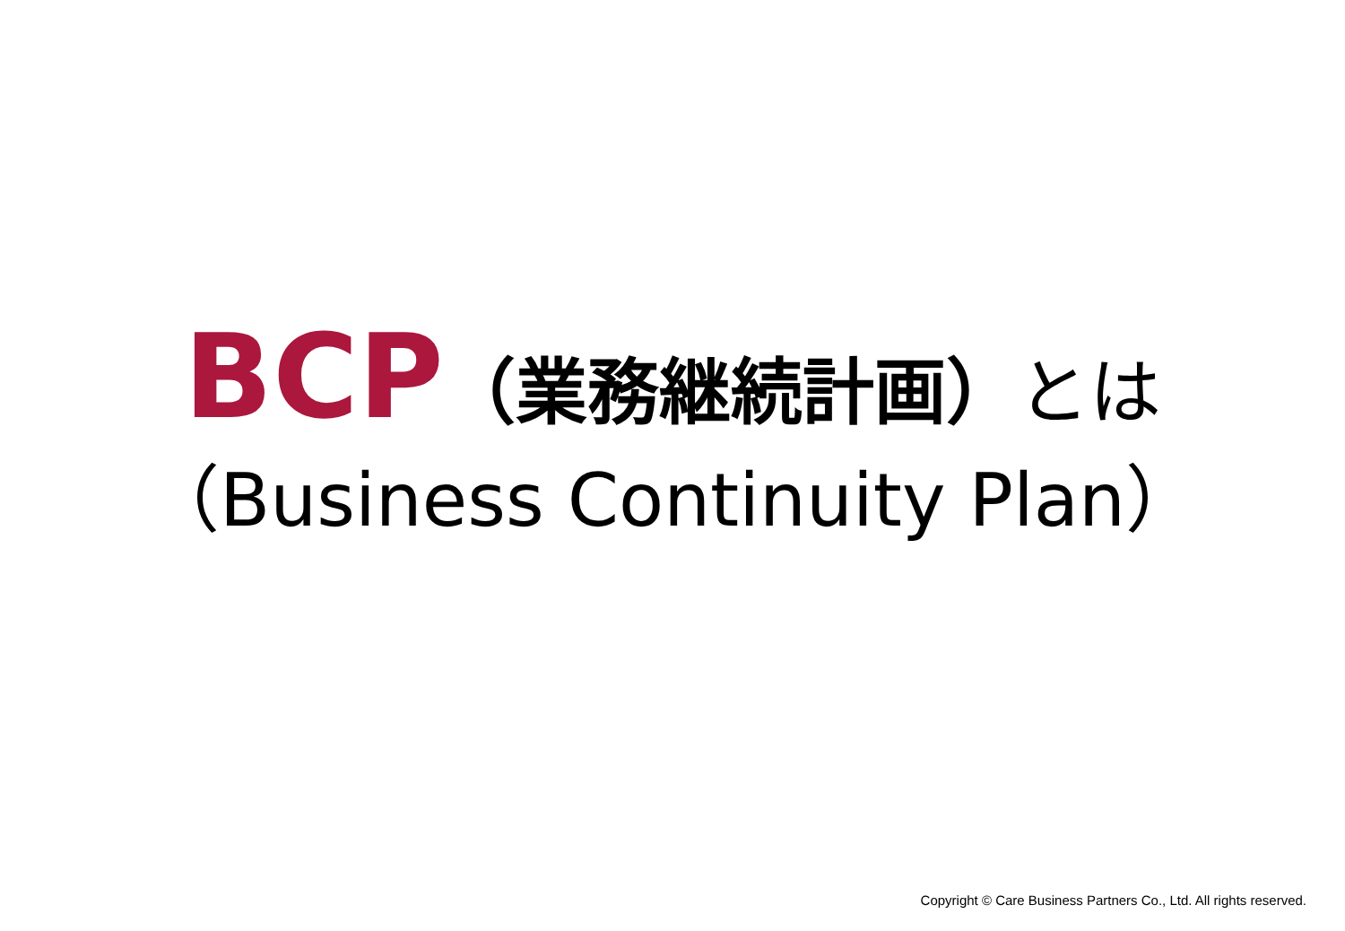BCP（業務継続計画）とは
（Business Continuity Plan）
Copyright © Care Business Partners Co., Ltd. All rights reserved.